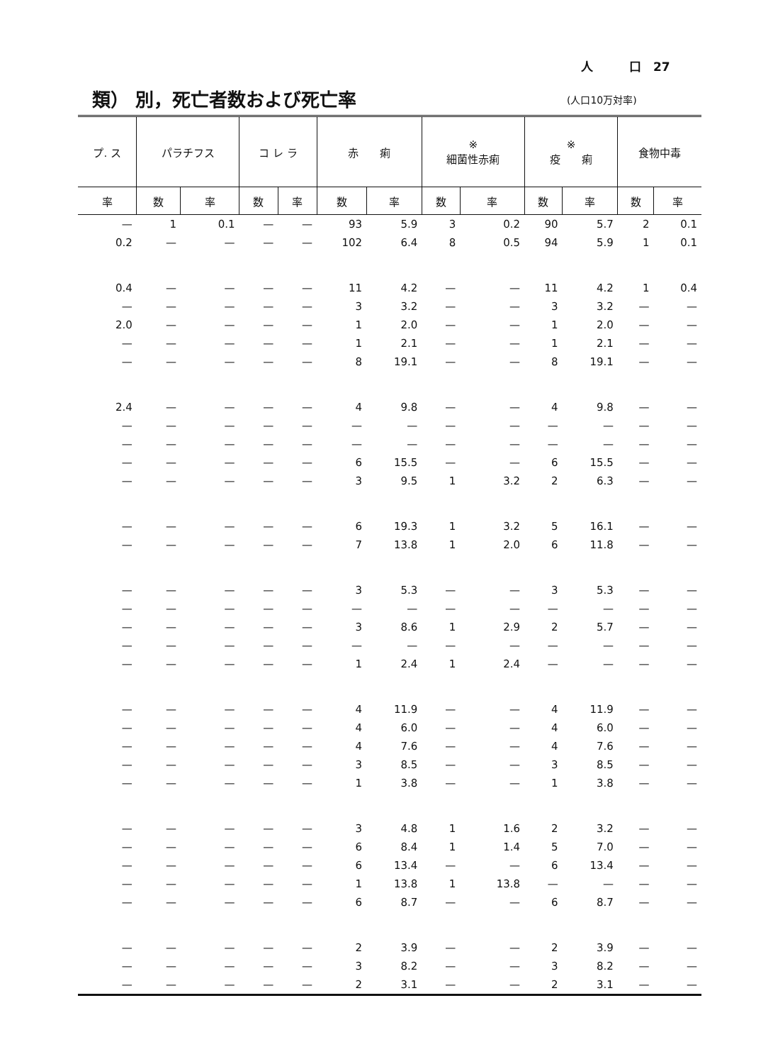人　　　口　27
類） 別，死亡者数および死亡率 (人口10万対率)
| プ. ス | パラチフス | | コ レ ラ | | 赤 痢 | | ※ 細菌性赤痢 | | ※ 疫 痢 | | 食物中毒 | |
| --- | --- | --- | --- | --- | --- | --- | --- | --- | --- | --- | --- | --- |
| 率 | 数 | 率 | 数 | 率 | 数 | 率 | 数 | 率 | 数 | 率 | 数 | 率 |
| — | 1 | 0.1 | — | — | 93 | 5.9 | 3 | 0.2 | 90 | 5.7 | 2 | 0.1 |
| 0.2 | — | — | — | — | 102 | 6.4 | 8 | 0.5 | 94 | 5.9 | 1 | 0.1 |
| 0.4 | — | — | — | — | 11 | 4.2 | — | — | 11 | 4.2 | 1 | 0.4 |
| — | — | — | — | — | 3 | 3.2 | — | — | 3 | 3.2 | — | — |
| 2.0 | — | — | — | — | 1 | 2.0 | — | — | 1 | 2.0 | — | — |
| — | — | — | — | — | 1 | 2.1 | — | — | 1 | 2.1 | — | — |
| — | — | — | — | — | 8 | 19.1 | — | — | 8 | 19.1 | — | — |
| 2.4 | — | — | — | — | 4 | 9.8 | — | — | 4 | 9.8 | — | — |
| — | — | — | — | — | — | — | — | — | — | — | — | — |
| — | — | — | — | — | — | — | — | — | — | — | — | — |
| — | — | — | — | — | 6 | 15.5 | — | — | 6 | 15.5 | — | — |
| — | — | — | — | — | 3 | 9.5 | 1 | 3.2 | 2 | 6.3 | — | — |
| — | — | — | — | — | 6 | 19.3 | 1 | 3.2 | 5 | 16.1 | — | — |
| — | — | — | — | — | 7 | 13.8 | 1 | 2.0 | 6 | 11.8 | — | — |
| — | — | — | — | — | 3 | 5.3 | — | — | 3 | 5.3 | — | — |
| — | — | — | — | — | — | — | — | — | — | — | — | — |
| — | — | — | — | — | 3 | 8.6 | 1 | 2.9 | 2 | 5.7 | — | — |
| — | — | — | — | — | — | — | — | — | — | — | — | — |
| — | — | — | — | — | 1 | 2.4 | 1 | 2.4 | — | — | — | — |
| — | — | — | — | — | 4 | 11.9 | — | — | 4 | 11.9 | — | — |
| — | — | — | — | — | 4 | 6.0 | — | — | 4 | 6.0 | — | — |
| — | — | — | — | — | 4 | 7.6 | — | — | 4 | 7.6 | — | — |
| — | — | — | — | — | 3 | 8.5 | — | — | 3 | 8.5 | — | — |
| — | — | — | — | — | 1 | 3.8 | — | — | 1 | 3.8 | — | — |
| — | — | — | — | — | 3 | 4.8 | 1 | 1.6 | 2 | 3.2 | — | — |
| — | — | — | — | — | 6 | 8.4 | 1 | 1.4 | 5 | 7.0 | — | — |
| — | — | — | — | — | 6 | 13.4 | — | — | 6 | 13.4 | — | — |
| — | — | — | — | — | 1 | 13.8 | 1 | 13.8 | — | — | — | — |
| — | — | — | — | — | 6 | 8.7 | — | — | 6 | 8.7 | — | — |
| — | — | — | — | — | 2 | 3.9 | — | — | 2 | 3.9 | — | — |
| — | — | — | — | — | 3 | 8.2 | — | — | 3 | 8.2 | — | — |
| — | — | — | — | — | 2 | 3.1 | — | — | 2 | 3.1 | — | — |